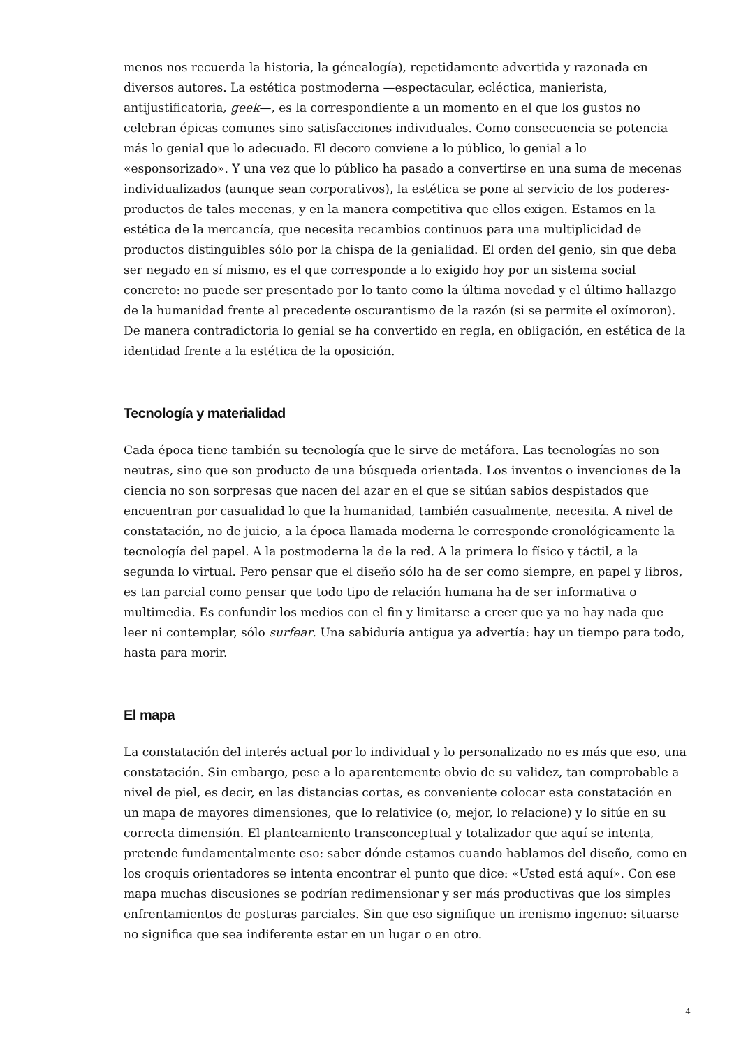menos nos recuerda la historia, la génealogía), repetidamente advertida y razonada en diversos autores. La estética postmoderna —espectacular, ecléctica, manierista, antijustificatoria, geek—, es la correspondiente a un momento en el que los gustos no celebran épicas comunes sino satisfacciones individuales. Como consecuencia se potencia más lo genial que lo adecuado. El decoro conviene a lo público, lo genial a lo «esponsorizado». Y una vez que lo público ha pasado a convertirse en una suma de mecenas individualizados (aunque sean corporativos), la estética se pone al servicio de los poderes-productos de tales mecenas, y en la manera competitiva que ellos exigen. Estamos en la estética de la mercancía, que necesita recambios continuos para una multiplicidad de productos distinguibles sólo por la chispa de la genialidad. El orden del genio, sin que deba ser negado en sí mismo, es el que corresponde a lo exigido hoy por un sistema social concreto: no puede ser presentado por lo tanto como la última novedad y el último hallazgo de la humanidad frente al precedente oscurantismo de la razón (si se permite el oxímoron). De manera contradictoria lo genial se ha convertido en regla, en obligación, en estética de la identidad frente a la estética de la oposición.
Tecnología y materialidad
Cada época tiene también su tecnología que le sirve de metáfora. Las tecnologías no son neutras, sino que son producto de una búsqueda orientada. Los inventos o invenciones de la ciencia no son sorpresas que nacen del azar en el que se sitúan sabios despistados que encuentran por casualidad lo que la humanidad, también casualmente, necesita. A nivel de constatación, no de juicio, a la época llamada moderna le corresponde cronológicamente la tecnología del papel. A la postmoderna la de la red. A la primera lo físico y táctil, a la segunda lo virtual. Pero pensar que el diseño sólo ha de ser como siempre, en papel y libros, es tan parcial como pensar que todo tipo de relación humana ha de ser informativa o multimedia. Es confundir los medios con el fin y limitarse a creer que ya no hay nada que leer ni contemplar, sólo surfear. Una sabiduría antigua ya advertía: hay un tiempo para todo, hasta para morir.
El mapa
La constatación del interés actual por lo individual y lo personalizado no es más que eso, una constatación. Sin embargo, pese a lo aparentemente obvio de su validez, tan comprobable a nivel de piel, es decir, en las distancias cortas, es conveniente colocar esta constatación en un mapa de mayores dimensiones, que lo relativice (o, mejor, lo relacione) y lo sitúe en su correcta dimensión. El planteamiento transconceptual y totalizador que aquí se intenta, pretende fundamentalmente eso: saber dónde estamos cuando hablamos del diseño, como en los croquis orientadores se intenta encontrar el punto que dice: «Usted está aquí». Con ese mapa muchas discusiones se podrían redimensionar y ser más productivas que los simples enfrentamientos de posturas parciales. Sin que eso signifique un irenismo ingenuo: situarse no significa que sea indiferente estar en un lugar o en otro.
4